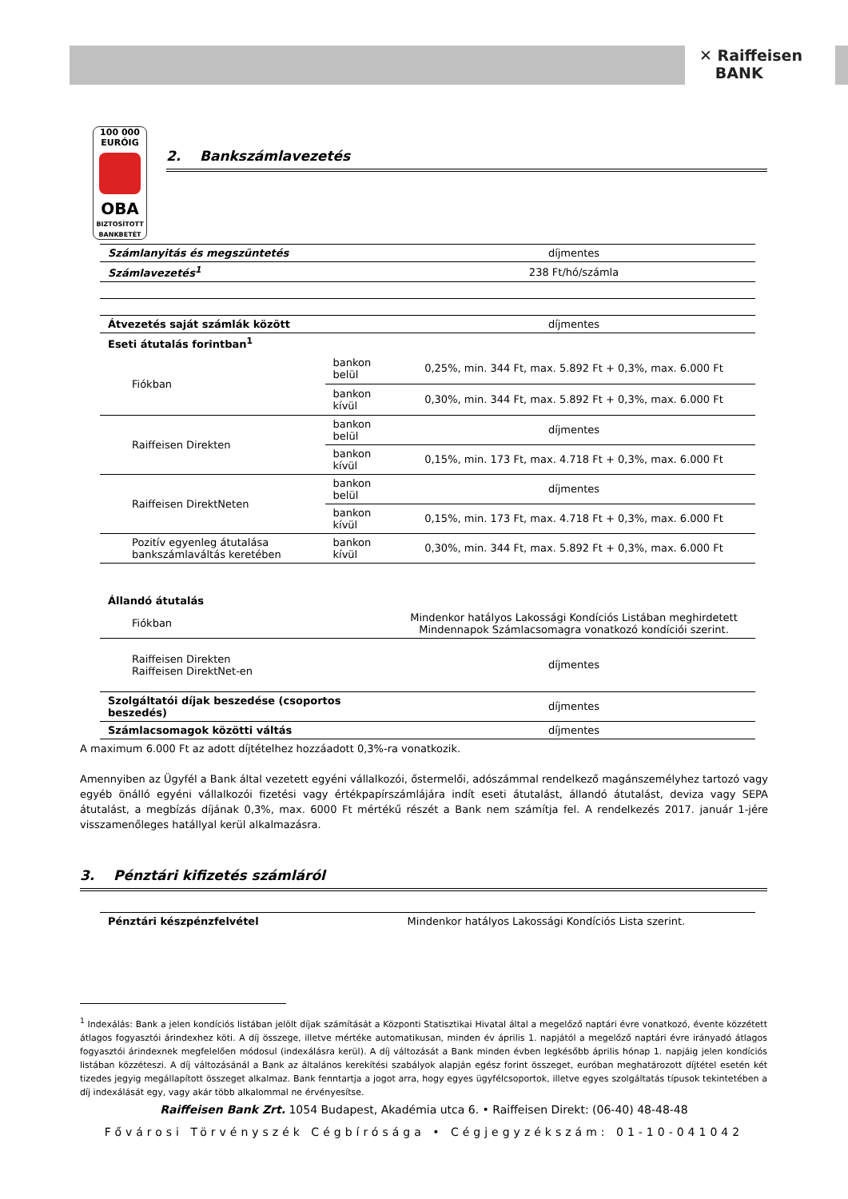✕ Raiffeisen
BANK
100 000
EURÓIG
OBA
BIZTOSÍTOTT
BANKBETÉT
2. Bankszámlavezetés
| Számlanyitás és megszüntetés | | díjmentes |
| Számlavezetés<sup>1</sup> | | 238 Ft/hó/számla |
| Átvezetés saját számlák között | | díjmentes |
| Eseti átutalás forintban<sup>1</sup> | | |
| Fiókban | bankon belül | 0,25%, min. 344 Ft, max. 5.892 Ft + 0,3%, max. 6.000 Ft |
| | bankon kívül | 0,30%, min. 344 Ft, max. 5.892 Ft + 0,3%, max. 6.000 Ft |
| Raiffeisen Direkten | bankon belül | díjmentes |
| | bankon kívül | 0,15%, min. 173 Ft, max. 4.718 Ft + 0,3%, max. 6.000 Ft |
| Raiffeisen DirektNeten | bankon belül | díjmentes |
| | bankon kívül | 0,15%, min. 173 Ft, max. 4.718 Ft + 0,3%, max. 6.000 Ft |
| Pozitív egyenleg átutalása bankszámlaváltás keretében | bankon kívül | 0,30%, min. 344 Ft, max. 5.892 Ft + 0,3%, max. 6.000 Ft |
| Állandó átutalás | | |
| Fiókban | | Mindenkor hatályos Lakossági Kondíciós Listában meghirdetett Mindennapok Számlacsomagra vonatkozó kondíciói szerint. |
| Raiffeisen Direkten Raiffeisen DirektNet-en | | díjmentes |
| Szolgáltatói díjak beszedése (csoportos beszedés) | | díjmentes |
| Számlacsomagok közötti váltás | | díjmentes |
A maximum 6.000 Ft az adott díjtételhez hozzáadott 0,3%-ra vonatkozik.
Amennyiben az Ügyfél a Bank által vezetett egyéni vállalkozói, őstermelői, adószámmal rendelkező magánszemélyhez tartozó vagy egyéb önálló egyéni vállalkozói fizetési vagy értékpapírszámlájára indít eseti átutalást, állandó átutalást, deviza vagy SEPA átutalást, a megbízás díjának 0,3%, max. 6000 Ft mértékű részét a Bank nem számítja fel. A rendelkezés 2017. január 1-jére visszamenőleges hatállyal kerül alkalmazásra.
3. Pénztári kifizetés számláról
| Pénztári készpénzfelvétel | Mindenkor hatályos Lakossági Kondíciós Lista szerint. |
<sup>1</sup> Indexálás: Bank a jelen kondíciós listában jelölt díjak számítását a Központi Statisztikai Hivatal által a megelőző naptári évre vonatkozó, évente közzétett átlagos fogyasztói árindexhez köti. A díj összege, illetve mértéke automatikusan, minden év április 1. napjától a megelőző naptári évre irányadó átlagos fogyasztói árindexnek megfelelően módosul (indexálásra kerül). A díj változását a Bank minden évben legkésőbb április hónap 1. napjáig jelen kondíciós listában közzéteszi. A díj változásánál a Bank az általános kerekítési szabályok alapján egész forint összeget, euróban meghatározott díjtétel esetén két tizedes jegyig megállapított összeget alkalmaz. Bank fenntartja a jogot arra, hogy egyes ügyfélcsoportok, illetve egyes szolgáltatás típusok tekintetében a díj indexálását egy, vagy akár több alkalommal ne érvényesítse.
Raiffeisen Bank Zrt. 1054 Budapest, Akadémia utca 6. • Raiffeisen Direkt: (06-40) 48-48-48
Fővárosi Törvényszék Cégbírósága • Cégjegyzékszám: 01-10-041042